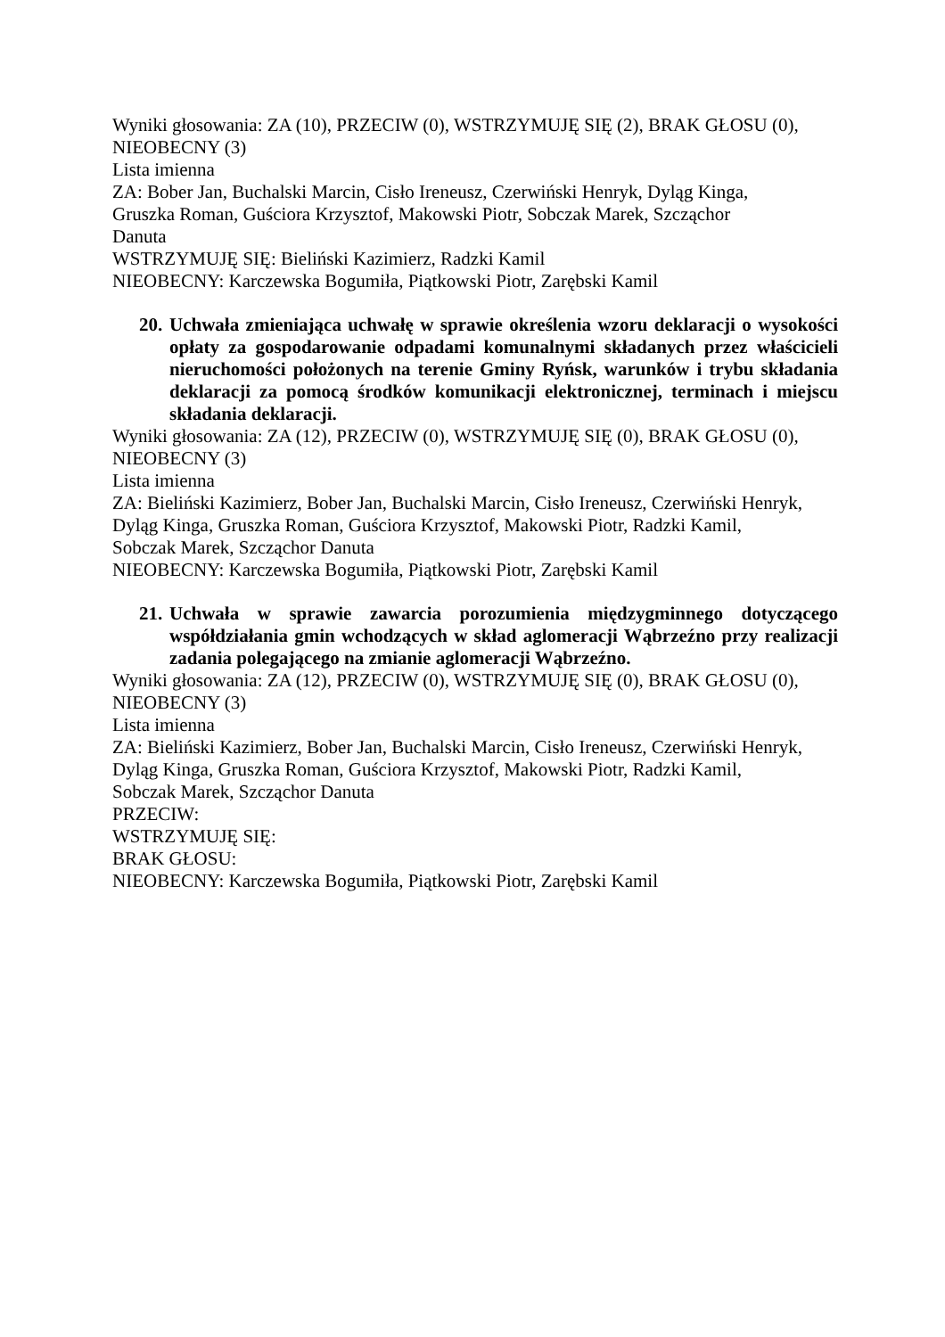Wyniki głosowania: ZA (10), PRZECIW (0), WSTRZYMUJĘ SIĘ (2), BRAK GŁOSU (0),
NIEOBECNY (3)
Lista imienna
ZA: Bober Jan, Buchalski Marcin, Cisło Ireneusz, Czerwiński Henryk, Dyląg Kinga,
Gruszka Roman, Guściora Krzysztof, Makowski Piotr, Sobczak Marek, Szcząchor
Danuta
WSTRZYMUJĘ SIĘ: Bieliński Kazimierz, Radzki Kamil
NIEOBECNY: Karczewska Bogumiła, Piątkowski Piotr, Zarębski Kamil
20. Uchwała zmieniająca uchwałę w sprawie określenia wzoru deklaracji o wysokości opłaty za gospodarowanie odpadami komunalnymi składanych przez właścicieli nieruchomości położonych na terenie Gminy Ryńsk, warunków i trybu składania deklaracji za pomocą środków komunikacji elektronicznej, terminach i miejscu składania deklaracji.
Wyniki głosowania: ZA (12), PRZECIW (0), WSTRZYMUJĘ SIĘ (0), BRAK GŁOSU (0),
NIEOBECNY (3)
Lista imienna
ZA: Bieliński Kazimierz, Bober Jan, Buchalski Marcin, Cisło Ireneusz, Czerwiński Henryk,
Dyląg Kinga, Gruszka Roman, Guściora Krzysztof, Makowski Piotr, Radzki Kamil,
Sobczak Marek, Szcząchor Danuta
NIEOBECNY: Karczewska Bogumiła, Piątkowski Piotr, Zarębski Kamil
21. Uchwała w sprawie zawarcia porozumienia międzygminnego dotyczącego współdziałania gmin wchodzących w skład aglomeracji Wąbrzeźno przy realizacji zadania polegającego na zmianie aglomeracji Wąbrzeźno.
Wyniki głosowania: ZA (12), PRZECIW (0), WSTRZYMUJĘ SIĘ (0), BRAK GŁOSU (0),
NIEOBECNY (3)
Lista imienna
ZA: Bieliński Kazimierz, Bober Jan, Buchalski Marcin, Cisło Ireneusz, Czerwiński Henryk,
Dyląg Kinga, Gruszka Roman, Guściora Krzysztof, Makowski Piotr, Radzki Kamil,
Sobczak Marek, Szcząchor Danuta
PRZECIW:
WSTRZYMUJĘ SIĘ:
BRAK GŁOSU:
NIEOBECNY: Karczewska Bogumiła, Piątkowski Piotr, Zarębski Kamil